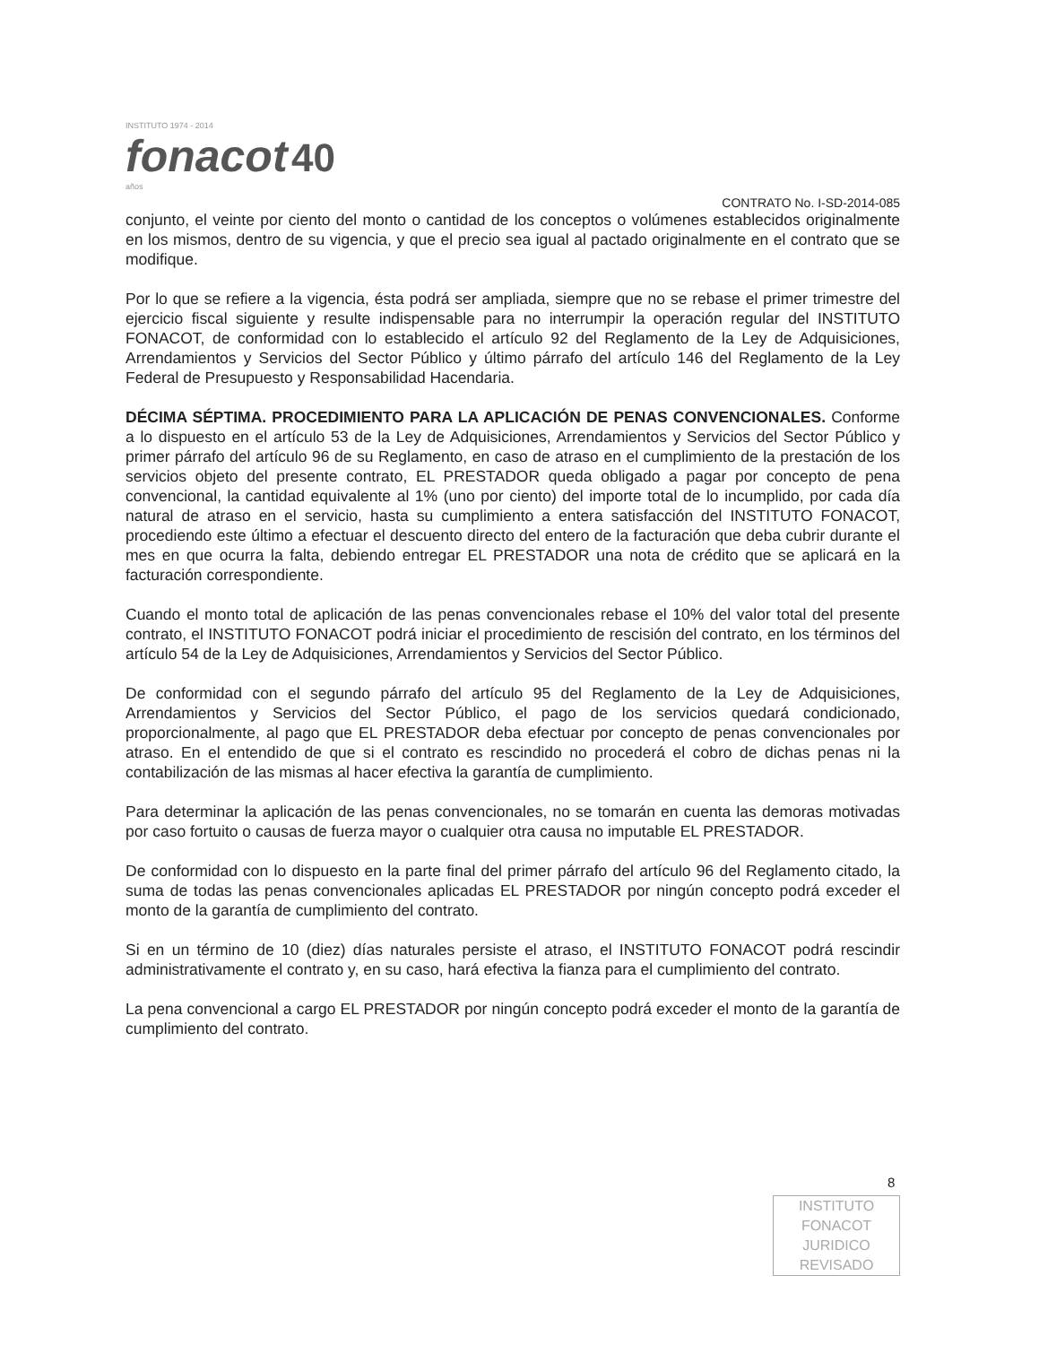INSTITUTO 1974 - 2014
fonacot 40
años
CONTRATO No. I-SD-2014-085
conjunto, el veinte por ciento del monto o cantidad de los conceptos o volúmenes establecidos originalmente en los mismos, dentro de su vigencia, y que el precio sea igual al pactado originalmente en el contrato que se modifique.
Por lo que se refiere a la vigencia, ésta podrá ser ampliada, siempre que no se rebase el primer trimestre del ejercicio fiscal siguiente y resulte indispensable para no interrumpir la operación regular del INSTITUTO FONACOT, de conformidad con lo establecido el artículo 92 del Reglamento de la Ley de Adquisiciones, Arrendamientos y Servicios del Sector Público y último párrafo del artículo 146 del Reglamento de la Ley Federal de Presupuesto y Responsabilidad Hacendaria.
DÉCIMA SÉPTIMA. PROCEDIMIENTO PARA LA APLICACIÓN DE PENAS CONVENCIONALES. Conforme a lo dispuesto en el artículo 53 de la Ley de Adquisiciones, Arrendamientos y Servicios del Sector Público y primer párrafo del artículo 96 de su Reglamento, en caso de atraso en el cumplimiento de la prestación de los servicios objeto del presente contrato, EL PRESTADOR queda obligado a pagar por concepto de pena convencional, la cantidad equivalente al 1% (uno por ciento) del importe total de lo incumplido, por cada día natural de atraso en el servicio, hasta su cumplimiento a entera satisfacción del INSTITUTO FONACOT, procediendo este último a efectuar el descuento directo del entero de la facturación que deba cubrir durante el mes en que ocurra la falta, debiendo entregar EL PRESTADOR una nota de crédito que se aplicará en la facturación correspondiente.
Cuando el monto total de aplicación de las penas convencionales rebase el 10% del valor total del presente contrato, el INSTITUTO FONACOT podrá iniciar el procedimiento de rescisión del contrato, en los términos del artículo 54 de la Ley de Adquisiciones, Arrendamientos y Servicios del Sector Público.
De conformidad con el segundo párrafo del artículo 95 del Reglamento de la Ley de Adquisiciones, Arrendamientos y Servicios del Sector Público, el pago de los servicios quedará condicionado, proporcionalmente, al pago que EL PRESTADOR deba efectuar por concepto de penas convencionales por atraso. En el entendido de que si el contrato es rescindido no procederá el cobro de dichas penas ni la contabilización de las mismas al hacer efectiva la garantía de cumplimiento.
Para determinar la aplicación de las penas convencionales, no se tomarán en cuenta las demoras motivadas por caso fortuito o causas de fuerza mayor o cualquier otra causa no imputable EL PRESTADOR.
De conformidad con lo dispuesto en la parte final del primer párrafo del artículo 96 del Reglamento citado, la suma de todas las penas convencionales aplicadas EL PRESTADOR por ningún concepto podrá exceder el monto de la garantía de cumplimiento del contrato.
Si en un término de 10 (diez) días naturales persiste el atraso, el INSTITUTO FONACOT podrá rescindir administrativamente el contrato y, en su caso, hará efectiva la fianza para el cumplimiento del contrato.
La pena convencional a cargo EL PRESTADOR por ningún concepto podrá exceder el monto de la garantía de cumplimiento del contrato.
8
INSTITUTO FONACOT
JURIDICO
REVISADO